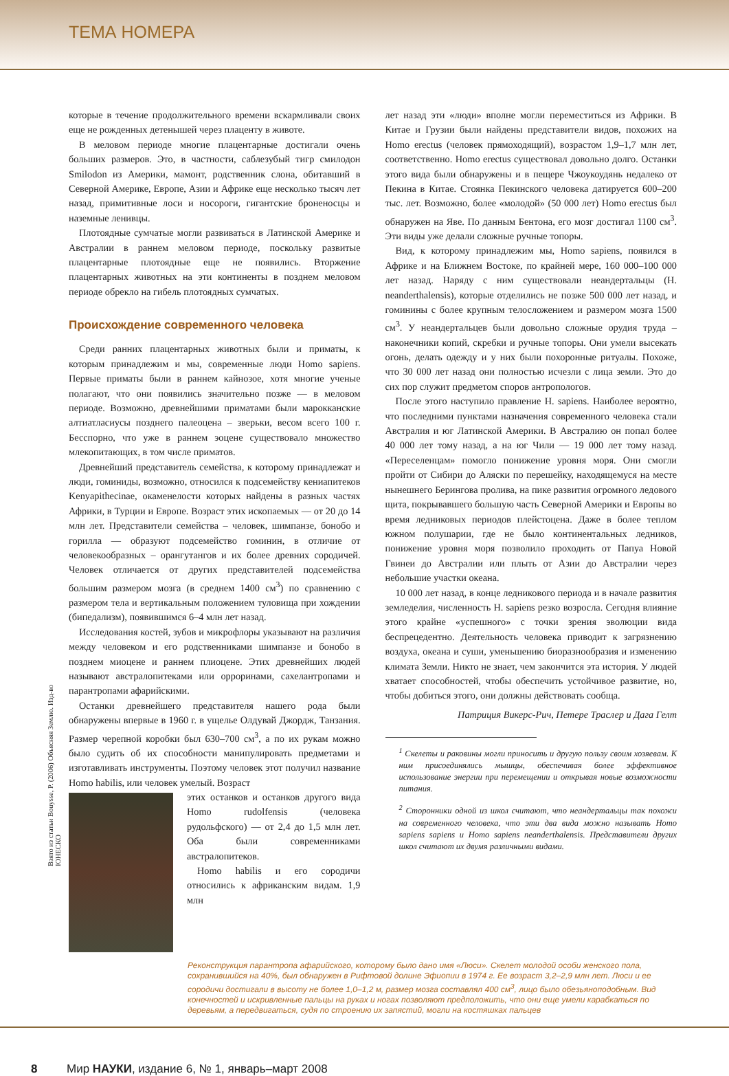ТЕМА НОМЕРА
которые в течение продолжительного времени вскармливали своих еще не рожденных детенышей через плаценту в животе.
В меловом периоде многие плацентарные достигали очень больших размеров. Это, в частности, саблезубый тигр смилодон Smilodon из Америки, мамонт, родственник слона, обитавший в Северной Америке, Европе, Азии и Африке еще несколько тысяч лет назад, примитивные лоси и носороги, гигантские броненосцы и наземные ленивцы.
Плотоядные сумчатые могли развиваться в Латинской Америке и Австралии в раннем меловом периоде, поскольку развитые плацентарные плотоядные еще не появились. Вторжение плацентарных животных на эти континенты в позднем меловом периоде обрекло на гибель плотоядных сумчатых.
Происхождение современного человека
Среди ранних плацентарных животных были и приматы, к которым принадлежим и мы, современные люди Homo sapiens. Первые приматы были в раннем кайнозое, хотя многие ученые полагают, что они появились значительно позже — в меловом периоде. Возможно, древнейшими приматами были марокканские алтиатласиусы позднего палеоцена – зверьки, весом всего 100 г. Бесспорно, что уже в раннем эоцене существовало множество млекопитающих, в том числе приматов.
Древнейший представитель семейства, к которому принадлежат и люди, гоминиды, возможно, относился к подсемейству кениапитеков Kenyapithecinae, окаменелости которых найдены в разных частях Африки, в Турции и Европе. Возраст этих ископаемых — от 20 до 14 млн лет. Представители семейства – человек, шимпанзе, бонобо и горилла — образуют подсемейство гоминин, в отличие от человекообразных – орангутангов и их более древних сородичей. Человек отличается от других представителей подсемейства большим размером мозга (в среднем 1400 см<sup>3</sup>) по сравнению с размером тела и вертикальным положением туловища при хождении (бипедализм), появившимся 6–4 млн лет назад.
Исследования костей, зубов и микрофлоры указывают на различия между человеком и его родственниками шимпанзе и бонобо в позднем миоцене и раннем плиоцене. Этих древнейших людей называют австралопитеками или орроринами, сахелантропами и парантропами афарийскими.
Останки древнейшего представителя нашего рода были обнаружены впервые в 1960 г. в ущелье Олдувай Джордж, Танзания. Размер черепной коробки был 630–700 см<sup>3</sup>, а по их рукам можно было судить об их способности манипулировать предметами и изготавливать инструменты. Поэтому человек этот получил название Homo habilis, или человек умелый. Возраст
этих останков и останков другого вида Homo rudolfensis (человека рудольфского) — от 2,4 до 1,5 млн лет. Оба были современниками австралопитеков.
Homo habilis и его сородичи относились к африканским видам. 1,9 млн
лет назад эти «люди» вполне могли переместиться из Африки. В Китае и Грузии были найдены представители видов, похожих на Homo erectus (человек прямоходящий), возрастом 1,9–1,7 млн лет, соответственно. Homo erectus существовал довольно долго. Останки этого вида были обнаружены и в пещере Чжоукоудянь недалеко от Пекина в Китае. Стоянка Пекинского человека датируется 600–200 тыс. лет. Возможно, более «молодой» (50 000 лет) Homo erectus был обнаружен на Яве. По данным Бентона, его мозг достигал 1100 см<sup>3</sup>. Эти виды уже делали сложные ручные топоры.
Вид, к которому принадлежим мы, Homo sapiens, появился в Африке и на Ближнем Востоке, по крайней мере, 160 000–100 000 лет назад. Наряду с ним существовали неандертальцы (H. neanderthalensis), которые отделились не позже 500 000 лет назад, и гоминины с более крупным телосложением и размером мозга 1500 см<sup>3</sup>. У неандертальцев были довольно сложные орудия труда – наконечники копий, скребки и ручные топоры. Они умели высекать огонь, делать одежду и у них были похоронные ритуалы. Похоже, что 30 000 лет назад они полностью исчезли с лица земли. Это до сих пор служит предметом споров антропологов.
После этого наступило правление H. sapiens. Наиболее вероятно, что последними пунктами назначения современного человека стали Австралия и юг Латинской Америки. В Австралию он попал более 40 000 лет тому назад, а на юг Чили — 19 000 лет тому назад. «Переселенцам» помогло понижение уровня моря. Они смогли пройти от Сибири до Аляски по перешейку, находящемуся на месте нынешнего Берингова пролива, на пике развития огромного ледового щита, покрывавшего большую часть Северной Америки и Европы во время ледниковых периодов плейстоцена. Даже в более теплом южном полушарии, где не было континентальных ледников, понижение уровня моря позволило проходить от Папуа Новой Гвинеи до Австралии или плыть от Азии до Австралии через небольшие участки океана.
10 000 лет назад, в конце ледникового периода и в начале развития земледелия, численность H. sapiens резко возросла. Сегодня влияние этого крайне «успешного» с точки зрения эволюции вида беспрецедентно. Деятельность человека приводит к загрязнению воздуха, океана и суши, уменьшению биоразнообразия и изменению климата Земли. Никто не знает, чем закончится эта история. У людей хватает способностей, чтобы обеспечить устойчивое развитие, но, чтобы добиться этого, они должны действовать сообща.
Патриция Викерс-Рич, Петере Траслер и Дага Гелт
<sup>1</sup> Скелеты и раковины могли приносить и другую пользу своим хозяевам. К ним присоединялись мышцы, обеспечивая более эффективное использование энергии при перемещении и открывая новые возможности питания.
<sup>2</sup> Сторонники одной из школ считают, что неандертальцы так похожи на современного человека, что эти два вида можно называть Homo sapiens sapiens и Homo sapiens neanderthalensis. Представители других школ считают их двумя различными видами.
Реконструкция парантропа афарийского, которому было дано имя «Люси». Скелет молодой особи женского пола, сохранившийся на 40%, был обнаружен в Рифтовой долине Эфиопии в 1974 г. Ее возраст 3,2–2,9 млн лет. Люси и ее сородичи достигали в высоту не более 1,0–1,2 м, размер мозга составлял 400 см<sup>3</sup>, лицо было обезьяноподобным. Вид конечностей и искривленные пальцы на руках и ногах позволяют предположить, что они еще умели карабкаться по деревьям, а передвигаться, судя по строению их запястий, могли на костяшках пальцев
Взято из статьи Bouysse, P. (2006) Объясняя Землю. Изд-во ЮНЕСКО
8 Мир НАУКИ, издание 6, № 1, январь–март 2008